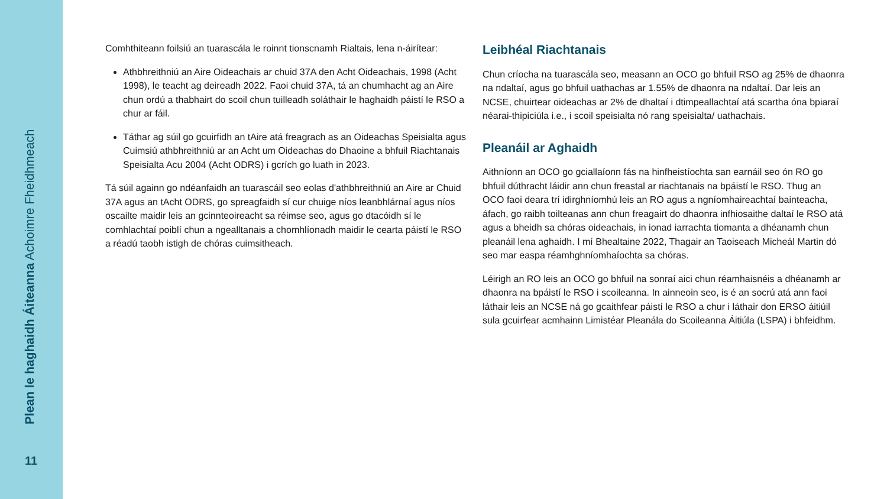Plean le haghaidh Áiteanna Achoimre Fheidhmeach
11
Comhthiteann foilsiú an tuarascála le roinnt tionscnamh Rialtais, lena n-áirítear:
Athbhreithniú an Aire Oideachais ar chuid 37A den Acht Oideachais, 1998 (Acht 1998), le teacht ag deireadh 2022. Faoi chuid 37A, tá an chumhacht ag an Aire chun ordú a thabhairt do scoil chun tuilleadh soláthair le haghaidh páistí le RSO a chur ar fáil.
Táthar ag súil go gcuirfidh an tAire atá freagrach as an Oideachas Speisialta agus Cuimsiú athbhreithniú ar an Acht um Oideachas do Dhaoine a bhfuil Riachtanais Speisialta Acu 2004 (Acht ODRS) i gcrích go luath in 2023.
Tá súil againn go ndéanfaidh an tuarascáil seo eolas d'athbhreithniú an Aire ar Chuid 37A agus an tAcht ODRS, go spreagfaidh sí cur chuige níos leanbhlárnaí agus níos oscailte maidir leis an gcinnteoireacht sa réimse seo, agus go dtacóidh sí le comhlachtaí poiblí chun a ngealltanais a chomhlíonadh maidir le cearta páistí le RSO a réadú taobh istigh de chóras cuimsitheach.
Leibhéal Riachtanais
Chun críocha na tuarascála seo, measann an OCO go bhfuil RSO ag 25% de dhaonra na ndaltaí, agus go bhfuil uathachas ar 1.55% de dhaonra na ndaltaí. Dar leis an NCSE, chuirtear oideachas ar 2% de dhaltaí i dtimpeallachtaí atá scartha óna bpiaraí néarai-thipiciúla i.e., i scoil speisialta nó rang speisialta/ uathachais.
Pleanáil ar Aghaidh
Aithníonn an OCO go gciallaíonn fás na hinfheistíochta san earnáil seo ón RO go bhfuil dúthracht láidir ann chun freastal ar riachtanais na bpáistí le RSO. Thug an OCO faoi deara trí idirghníomhú leis an RO agus a ngníomhaireachtaí bainteacha, áfach, go raibh toilteanas ann chun freagairt do dhaonra infhiosaithe daltaí le RSO atá agus a bheidh sa chóras oideachais, in ionad iarrachta tiomanta a dhéanamh chun pleanáil lena aghaidh. I mí Bhealtaine 2022, Thagair an Taoiseach Micheál Martin dó seo mar easpa réamhghníomhaíochta sa chóras.
Léirigh an RO leis an OCO go bhfuil na sonraí aici chun réamhaisnéis a dhéanamh ar dhaonra na bpáistí le RSO i scoileanna. In ainneoin seo, is é an socrú atá ann faoi láthair leis an NCSE ná go gcaithfear páistí le RSO a chur i láthair don ERSO áitiúil sula gcuirfear acmhainn Limistéar Pleanála do Scoileanna Áitiúla (LSPA) i bhfeidhm.